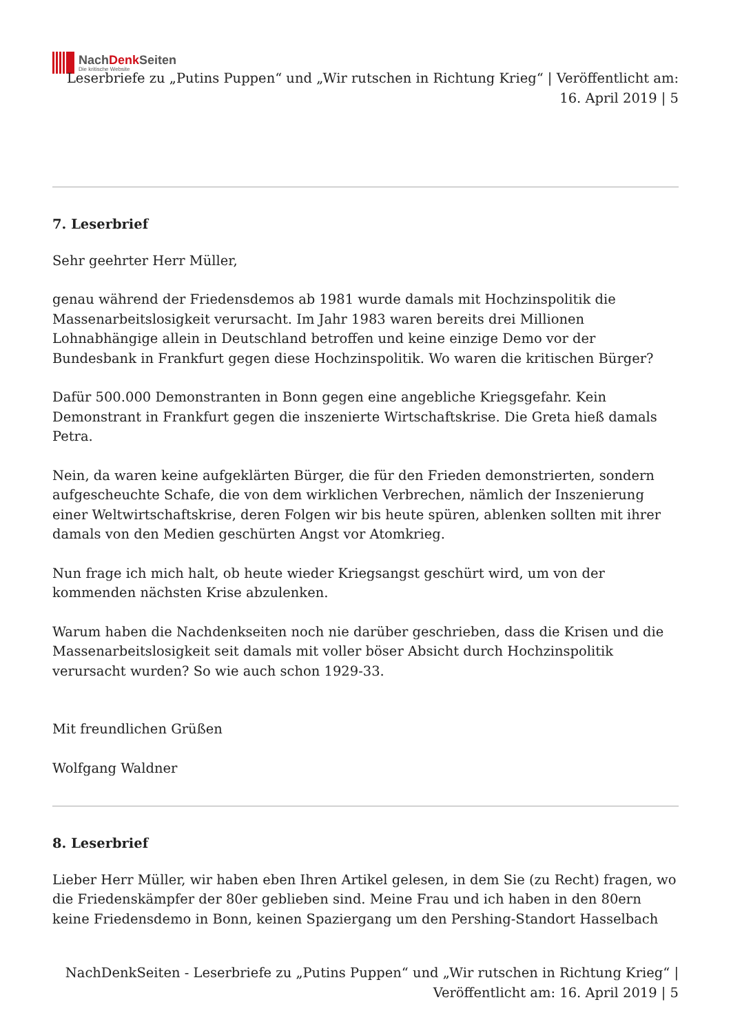NachDenk Seiten
Die kritische Website
Leserbriefe zu „Putins Puppen“ und „Wir rutschen in Richtung Krieg“ | Veröffentlicht am: 16. April 2019 | 5
7. Leserbrief
Sehr geehrter Herr Müller,
genau während der Friedensdemos ab 1981 wurde damals mit Hochzinspolitik die Massenarbeitslosigkeit verursacht. Im Jahr 1983 waren bereits drei Millionen Lohnabhängige allein in Deutschland betroffen und keine einzige Demo vor der Bundesbank in Frankfurt gegen diese Hochzinspolitik. Wo waren die kritischen Bürger?
Dafür 500.000 Demonstranten in Bonn gegen eine angebliche Kriegsgefahr. Kein Demonstrant in Frankfurt gegen die inszenierte Wirtschaftskrise. Die Greta hieß damals Petra.
Nein, da waren keine aufgeklärten Bürger, die für den Frieden demonstrierten, sondern aufgescheuchte Schafe, die von dem wirklichen Verbrechen, nämlich der Inszenierung einer Weltwirtschaftskrise, deren Folgen wir bis heute spüren, ablenken sollten mit ihrer damals von den Medien geschürten Angst vor Atomkrieg.
Nun frage ich mich halt, ob heute wieder Kriegsangst geschürt wird, um von der kommenden nächsten Krise abzulenken.
Warum haben die Nachdenkseiten noch nie darüber geschrieben, dass die Krisen und die Massenarbeitslosigkeit seit damals mit voller böser Absicht durch Hochzinspolitik verursacht wurden? So wie auch schon 1929-33.
Mit freundlichen Grüßen
Wolfgang Waldner
8. Leserbrief
Lieber Herr Müller, wir haben eben Ihren Artikel gelesen, in dem Sie (zu Recht) fragen, wo die Friedenskämpfer der 80er geblieben sind. Meine Frau und ich haben in den 80ern keine Friedensdemo in Bonn, keinen Spaziergang um den Pershing-Standort Hasselbach
NachDenkSeiten - Leserbriefe zu „Putins Puppen“ und „Wir rutschen in Richtung Krieg“ | Veröffentlicht am: 16. April 2019 | 5